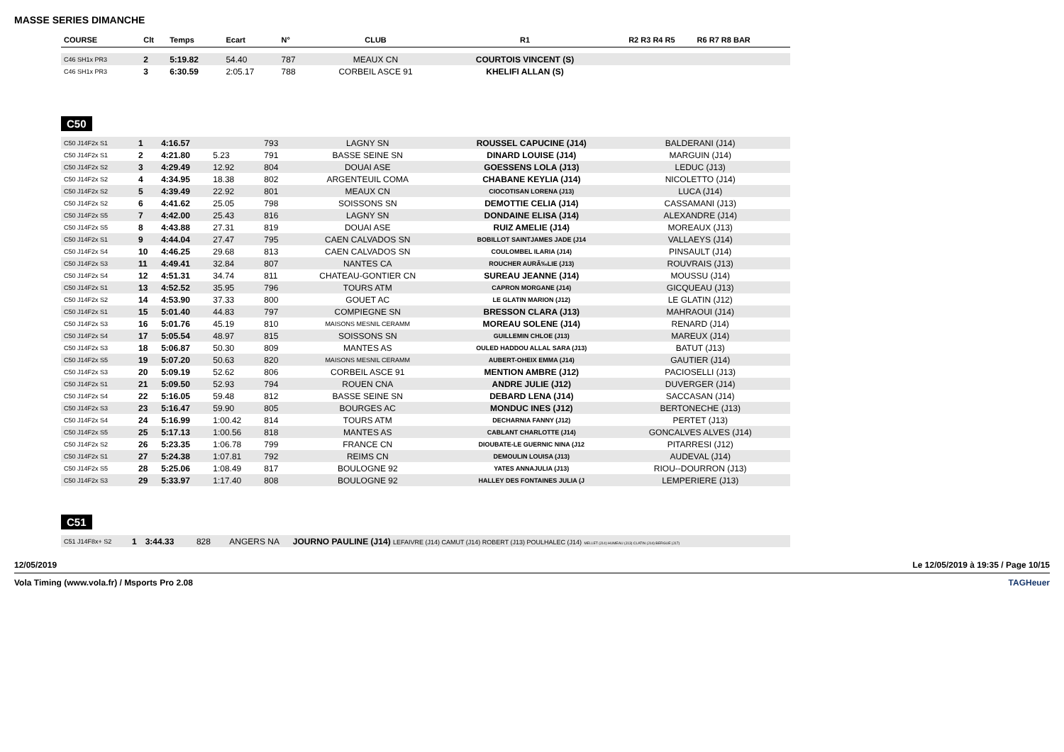MASSE SERIES DIMANCHE
| COURSE | Clt | Temps | Ecart | N° | CLUB | R1 | R2 R3 R4 R5 | R6 R7 R8 BAR |
| --- | --- | --- | --- | --- | --- | --- | --- | --- |
| C46 SH1x PR3 | 2 | 5:19.82 | 54.40 | 787 | MEAUX CN | COURTOIS VINCENT (S) | | |
| C46 SH1x PR3 | 3 | 6:30.59 | 2:05.17 | 788 | CORBEIL ASCE 91 | KHELIFI ALLAN (S) | | |
C50
| C50 J14F2x S1 | 1 | 4:16.57 | | 793 | LAGNY SN | ROUSSEL CAPUCINE (J14) | BALDERANI (J14) | |
| C50 J14F2x S1 | 2 | 4:21.80 | 5.23 | 791 | BASSE SEINE SN | DINARD LOUISE (J14) | MARGUIN (J14) | |
| C50 J14F2x S2 | 3 | 4:29.49 | 12.92 | 804 | DOUAI ASE | GOESSENS LOLA (J13) | LEDUC (J13) | |
| C50 J14F2x S2 | 4 | 4:34.95 | 18.38 | 802 | ARGENTEUIL COMA | CHABANE KEYLIA (J14) | NICOLETTO (J14) | |
| C50 J14F2x S2 | 5 | 4:39.49 | 22.92 | 801 | MEAUX CN | CIOCOTISAN LORENA (J13) | LUCA (J14) | |
| C50 J14F2x S2 | 6 | 4:41.62 | 25.05 | 798 | SOISSONS SN | DEMOTTIE CELIA (J14) | CASSAMANI (J13) | |
| C50 J14F2x S5 | 7 | 4:42.00 | 25.43 | 816 | LAGNY SN | DONDAINE ELISA (J14) | ALEXANDRE (J14) | |
| C50 J14F2x S5 | 8 | 4:43.88 | 27.31 | 819 | DOUAI ASE | RUIZ AMELIE (J14) | MOREAUX (J13) | |
| C50 J14F2x S1 | 9 | 4:44.04 | 27.47 | 795 | CAEN CALVADOS SN | BOBILLOT SAINTJAMES JADE (J14 | VALLAEYS (J14) | |
| C50 J14F2x S4 | 10 | 4:46.25 | 29.68 | 813 | CAEN CALVADOS SN | COULOMBEL ILARIA (J14) | PINSAULT (J14) | |
| C50 J14F2x S3 | 11 | 4:49.41 | 32.84 | 807 | NANTES CA | ROUCHER AURÃ‰LIE (J13) | ROUVRAIS (J13) | |
| C50 J14F2x S4 | 12 | 4:51.31 | 34.74 | 811 | CHATEAU-GONTIER CN | SUREAU JEANNE (J14) | MOUSSU (J14) | |
| C50 J14F2x S1 | 13 | 4:52.52 | 35.95 | 796 | TOURS ATM | CAPRON MORGANE (J14) | GICQUEAU (J13) | |
| C50 J14F2x S2 | 14 | 4:53.90 | 37.33 | 800 | GOUET AC | LE GLATIN MARION (J12) | LE GLATIN (J12) | |
| C50 J14F2x S1 | 15 | 5:01.40 | 44.83 | 797 | COMPIEGNE SN | BRESSON CLARA (J13) | MAHRAOUI (J14) | |
| C50 J14F2x S3 | 16 | 5:01.76 | 45.19 | 810 | MAISONS MESNIL CERAMM | MOREAU SOLENE (J14) | RENARD (J14) | |
| C50 J14F2x S4 | 17 | 5:05.54 | 48.97 | 815 | SOISSONS SN | GUILLEMIN CHLOE (J13) | MAREUX (J14) | |
| C50 J14F2x S3 | 18 | 5:06.87 | 50.30 | 809 | MANTES AS | OULED HADDOU ALLAL SARA (J13) | BATUT (J13) | |
| C50 J14F2x S5 | 19 | 5:07.20 | 50.63 | 820 | MAISONS MESNIL CERAMM | AUBERT-OHEIX EMMA (J14) | GAUTIER (J14) | |
| C50 J14F2x S3 | 20 | 5:09.19 | 52.62 | 806 | CORBEIL ASCE 91 | MENTION AMBRE (J12) | PACIOSELLI (J13) | |
| C50 J14F2x S1 | 21 | 5:09.50 | 52.93 | 794 | ROUEN CNA | ANDRE JULIE (J12) | DUVERGER (J14) | |
| C50 J14F2x S4 | 22 | 5:16.05 | 59.48 | 812 | BASSE SEINE SN | DEBARD LENA (J14) | SACCASAN (J14) | |
| C50 J14F2x S3 | 23 | 5:16.47 | 59.90 | 805 | BOURGES AC | MONDUC INES (J12) | BERTONECHE (J13) | |
| C50 J14F2x S4 | 24 | 5:16.99 | 1:00.42 | 814 | TOURS ATM | DECHARNIA FANNY (J12) | PERTET (J13) | |
| C50 J14F2x S5 | 25 | 5:17.13 | 1:00.56 | 818 | MANTES AS | CABLANT CHARLOTTE (J14) | GONCALVES ALVES (J14) | |
| C50 J14F2x S2 | 26 | 5:23.35 | 1:06.78 | 799 | FRANCE CN | DIOUBATE-LE GUERNIC NINA (J12 | PITARRESI (J12) | |
| C50 J14F2x S1 | 27 | 5:24.38 | 1:07.81 | 792 | REIMS CN | DEMOULIN LOUISA (J13) | AUDEVAL (J14) | |
| C50 J14F2x S5 | 28 | 5:25.06 | 1:08.49 | 817 | BOULOGNE 92 | YATES ANNAJULIA (J13) | RIOU--DOURRON (J13) | |
| C50 J14F2x S3 | 29 | 5:33.97 | 1:17.40 | 808 | BOULOGNE 92 | HALLEY DES FONTAINES JULIA (J | LEMPERIERE (J13) | |
C51
| C51 J14F8x+ S2 | 1 | 3:44.33 | | 828 | ANGERS NA | JOURNO PAULINE (J14) LEFAIVRE (J14) CAMUT (J14) ROBERT (J13) POULHALEC (J14) MELLET (J14) HUMEAU (J13) CLATIN (J14) BERGUE (J17) |
12/05/2019 Le 12/05/2019 à 19:35 / Page 10/15
Vola Timing (www.vola.fr) / Msports Pro 2.08 TAGHeuer